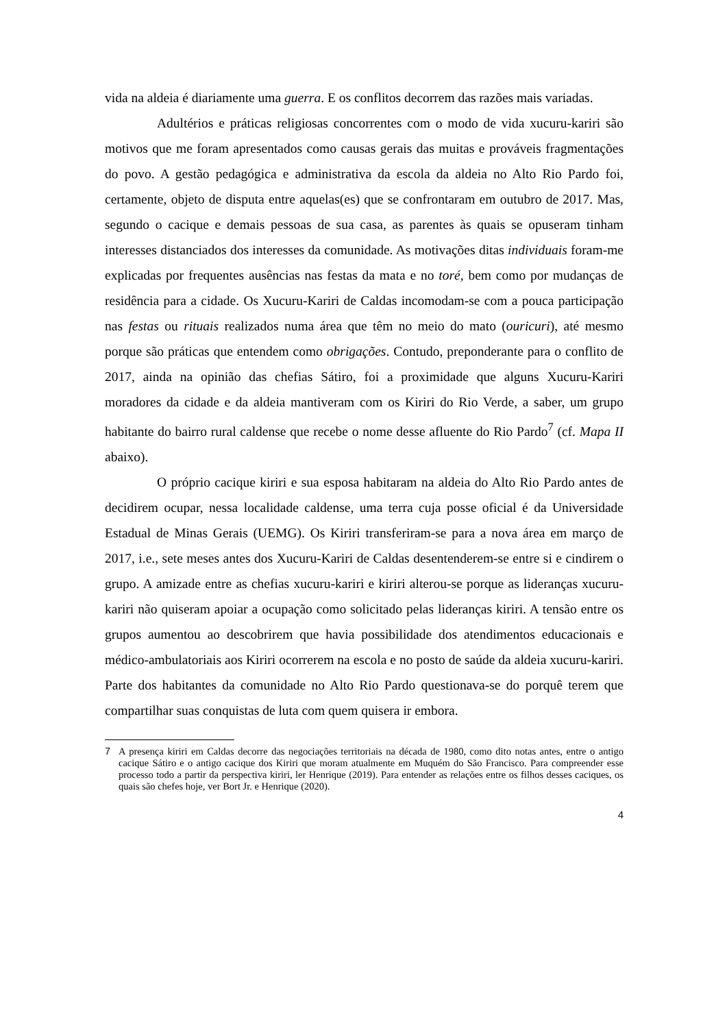vida na aldeia é diariamente uma guerra. E os conflitos decorrem das razões mais variadas.
Adultérios e práticas religiosas concorrentes com o modo de vida xucuru-kariri são motivos que me foram apresentados como causas gerais das muitas e prováveis fragmentações do povo. A gestão pedagógica e administrativa da escola da aldeia no Alto Rio Pardo foi, certamente, objeto de disputa entre aquelas(es) que se confrontaram em outubro de 2017. Mas, segundo o cacique e demais pessoas de sua casa, as parentes às quais se opuseram tinham interesses distanciados dos interesses da comunidade. As motivações ditas individuais foram-me explicadas por frequentes ausências nas festas da mata e no toré, bem como por mudanças de residência para a cidade. Os Xucuru-Kariri de Caldas incomodam-se com a pouca participação nas festas ou rituais realizados numa área que têm no meio do mato (ouricuri), até mesmo porque são práticas que entendem como obrigações. Contudo, preponderante para o conflito de 2017, ainda na opinião das chefias Sátiro, foi a proximidade que alguns Xucuru-Kariri moradores da cidade e da aldeia mantiveram com os Kiriri do Rio Verde, a saber, um grupo habitante do bairro rural caldense que recebe o nome desse afluente do Rio Pardo<sup>7</sup> (cf. Mapa II abaixo).
O próprio cacique kiriri e sua esposa habitaram na aldeia do Alto Rio Pardo antes de decidirem ocupar, nessa localidade caldense, uma terra cuja posse oficial é da Universidade Estadual de Minas Gerais (UEMG). Os Kiriri transferiram-se para a nova área em março de 2017, i.e., sete meses antes dos Xucuru-Kariri de Caldas desentenderem-se entre si e cindirem o grupo. A amizade entre as chefias xucuru-kariri e kiriri alterou-se porque as lideranças xucuru-kariri não quiseram apoiar a ocupação como solicitado pelas lideranças kiriri. A tensão entre os grupos aumentou ao descobrirem que havia possibilidade dos atendimentos educacionais e médico-ambulatoriais aos Kiriri ocorrerem na escola e no posto de saúde da aldeia xucuru-kariri. Parte dos habitantes da comunidade no Alto Rio Pardo questionava-se do porquê terem que compartilhar suas conquistas de luta com quem quisera ir embora.
7 A presença kiriri em Caldas decorre das negociações territoriais na década de 1980, como dito notas antes, entre o antigo cacique Sátiro e o antigo cacique dos Kiriri que moram atualmente em Muquém do São Francisco. Para compreender esse processo todo a partir da perspectiva kiriri, ler Henrique (2019). Para entender as relações entre os filhos desses caciques, os quais são chefes hoje, ver Bort Jr. e Henrique (2020).
4